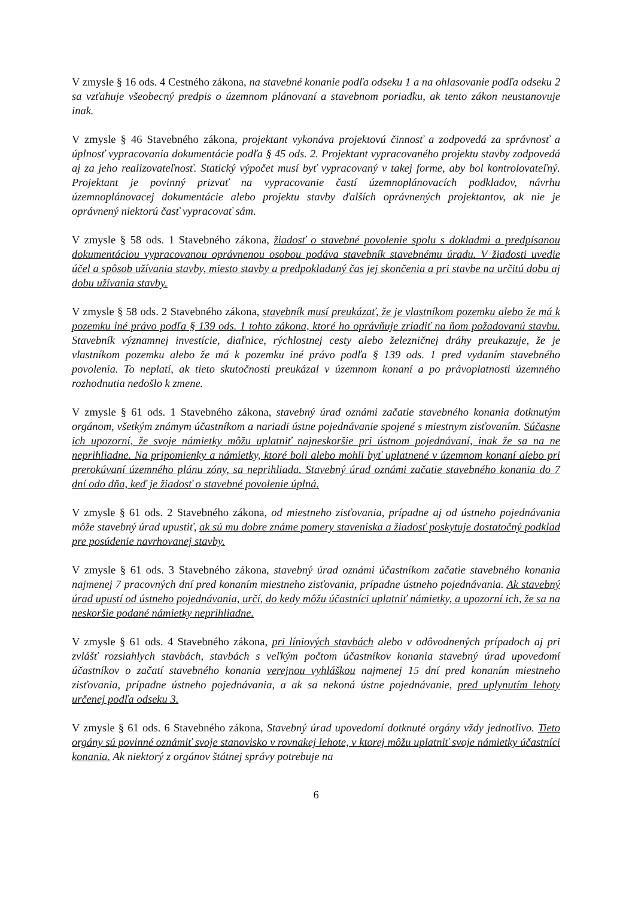V zmysle § 16 ods. 4 Cestného zákona, na stavebné konanie podľa odseku 1 a na ohlasovanie podľa odseku 2 sa vzťahuje všeobecný predpis o územnom plánovaní a stavebnom poriadku, ak tento zákon neustanovuje inak.
V zmysle § 46 Stavebného zákona, projektant vykonáva projektovú činnosť a zodpovedá za správnosť a úplnosť vypracovania dokumentácie podľa § 45 ods. 2. Projektant vypracovaného projektu stavby zodpovedá aj za jeho realizovateľnosť. Statický výpočet musí byť vypracovaný v takej forme, aby bol kontrolovateľný. Projektant je povinný prizvať na vypracovanie častí územnoplánovacích podkladov, návrhu územnoplánovacej dokumentácie alebo projektu stavby ďalších oprávnených projektantov, ak nie je oprávnený niektorú časť vypracovať sám.
V zmysle § 58 ods. 1 Stavebného zákona, žiadosť o stavebné povolenie spolu s dokladmi a predpísanou dokumentáciou vypracovanou oprávnenou osobou podáva stavebník stavebnému úradu. V žiadosti uvedie účel a spôsob užívania stavby, miesto stavby a predpokladaný čas jej skončenia a pri stavbe na určitú dobu aj dobu užívania stavby.
V zmysle § 58 ods. 2 Stavebného zákona, stavebník musí preukázať, že je vlastníkom pozemku alebo že má k pozemku iné právo podľa § 139 ods. 1 tohto zákona, ktoré ho oprávňuje zriadiť na ňom požadovanú stavbu. Stavebník významnej investície, diaľnice, rýchlostnej cesty alebo železničnej dráhy preukazuje, že je vlastníkom pozemku alebo že má k pozemku iné právo podľa § 139 ods. 1 pred vydaním stavebného povolenia. To neplatí, ak tieto skutočnosti preukázal v územnom konaní a po právoplatnosti územného rozhodnutia nedošlo k zmene.
V zmysle § 61 ods. 1 Stavebného zákona, stavebný úrad oznámi začatie stavebného konania dotknutým orgánom, všetkým známym účastníkom a nariadi ústne pojednávanie spojené s miestnym zisťovaním. Súčasne ich upozorní, že svoje námietky môžu uplatniť najneskoršie pri ústnom pojednávaní, inak že sa na ne neprihliadne. Na pripomienky a námietky, ktoré boli alebo mohli byť uplatnené v územnom konaní alebo pri prerokúvaní územného plánu zóny, sa neprihliada. Stavebný úrad oznámi začatie stavebného konania do 7 dní odo dňa, keď je žiadosť o stavebné povolenie úplná.
V zmysle § 61 ods. 2 Stavebného zákona, od miestneho zisťovania, prípadne aj od ústneho pojednávania môže stavebný úrad upustiť, ak sú mu dobre známe pomery staveniska a žiadosť poskytuje dostatočný podklad pre posúdenie navrhovanej stavby.
V zmysle § 61 ods. 3 Stavebného zákona, stavebný úrad oznámi účastníkom začatie stavebného konania najmenej 7 pracovných dní pred konaním miestneho zisťovania, prípadne ústneho pojednávania. Ak stavebný úrad upustí od ústneho pojednávania, určí, do kedy môžu účastníci uplatniť námietky, a upozorní ich, že sa na neskoršie podané námietky neprihliadne.
V zmysle § 61 ods. 4 Stavebného zákona, pri líniových stavbách alebo v odôvodnených prípadoch aj pri zvlášť rozsiahlych stavbách, stavbách s veľkým počtom účastníkov konania stavebný úrad upovedomí účastníkov o začatí stavebného konania verejnou vyhláškou najmenej 15 dní pred konaním miestneho zisťovania, prípadne ústneho pojednávania, a ak sa nekoná ústne pojednávanie, pred uplynutím lehoty určenej podľa odseku 3.
V zmysle § 61 ods. 6 Stavebného zákona, Stavebný úrad upovedomí dotknuté orgány vždy jednotlivo. Tieto orgány sú povinné oznámiť svoje stanovisko v rovnakej lehote, v ktorej môžu uplatniť svoje námietky účastníci konania. Ak niektorý z orgánov štátnej správy potrebuje na
6